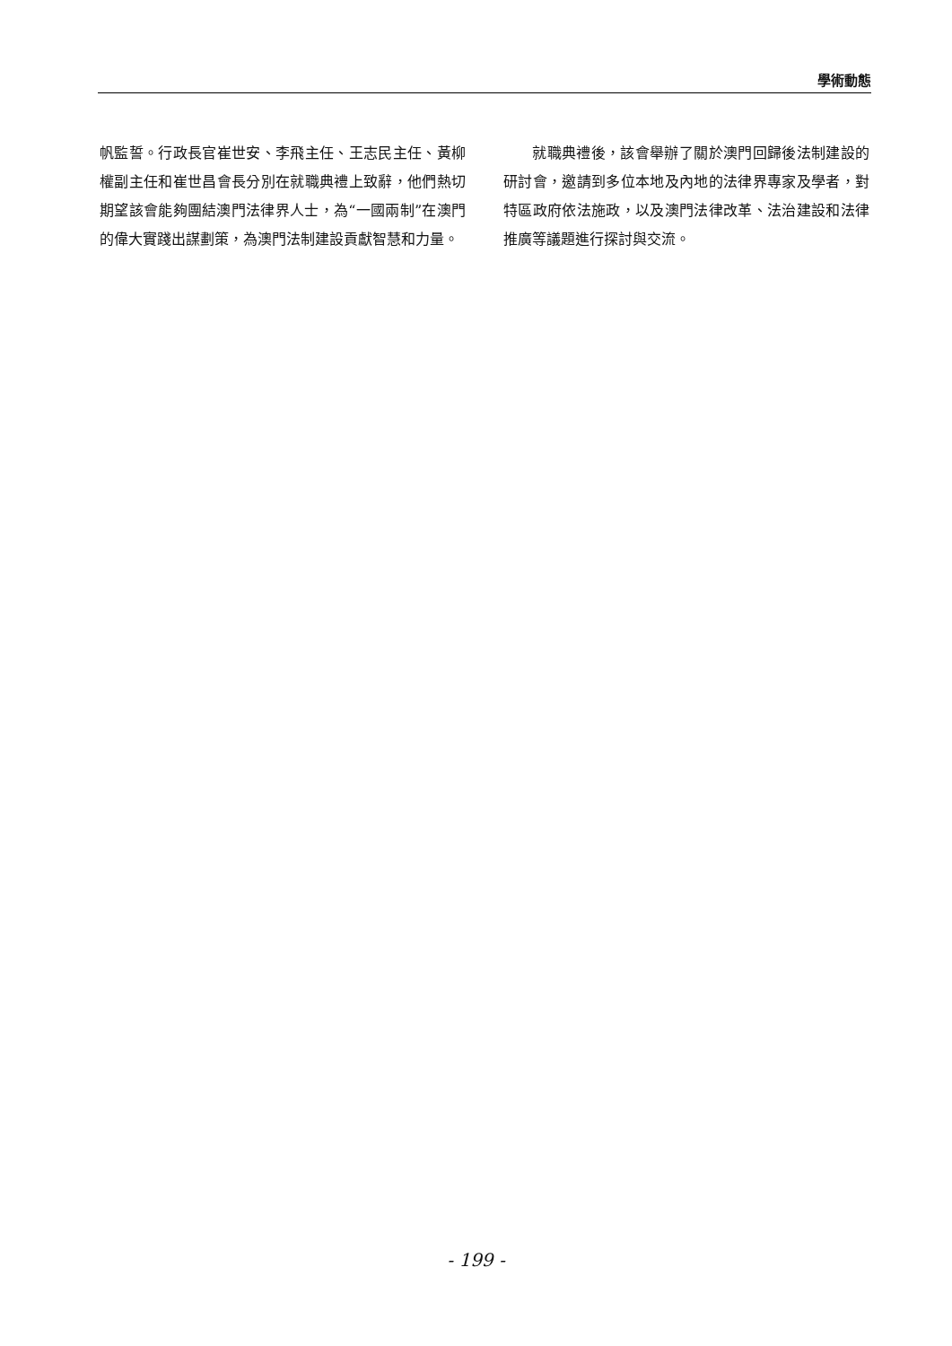學術動態
帆監誓。行政長官崔世安、李飛主任、王志民主任、黃柳權副主任和崔世昌會長分別在就職典禮上致辭，他們熱切期望該會能夠團結澳門法律界人士，為“一國兩制”在澳門的偉大實踐出謀劃策，為澳門法制建設貢獻智慧和力量。
  就職典禮後，該會舉辦了關於澳門回歸後法制建設的研討會，邀請到多位本地及內地的法律界專家及學者，對特區政府依法施政，以及澳門法律改革、法治建設和法律推廣等議題進行探討與交流。
- 199 -